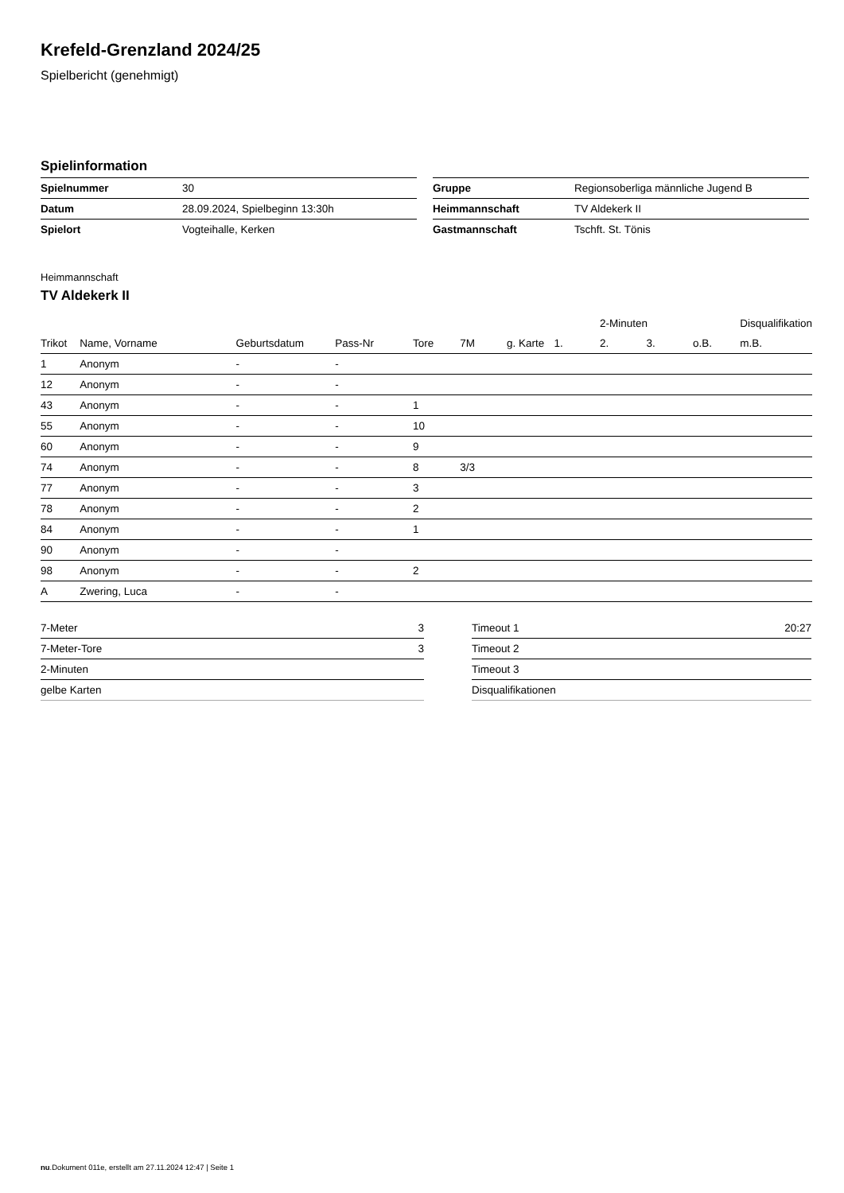Krefeld-Grenzland 2024/25
Spielbericht (genehmigt)
Spielinformation
| Spielnummer | 30 |
| Datum | 28.09.2024, Spielbeginn 13:30h |
| Spielort | Vogteihalle, Kerken |
| Gruppe | Regionsoberliga männliche Jugend B |
| Heimmannschaft | TV Aldekerk II |
| Gastmannschaft | Tschft. St. Tönis |
Heimmannschaft
TV Aldekerk II
| | | | | | | | | 2-Minuten | | | Disqualifikation |
| --- | --- | --- | --- | --- | --- | --- | --- | --- | --- | --- | --- |
| Trikot | Name, Vorname | Geburtsdatum | Pass-Nr | Tore | 7M | g. Karte | 1. | 2. | 3. | o.B. | m.B. |
| 1 | Anonym | - | - | | | | | | | | |
| 12 | Anonym | - | - | | | | | | | | |
| 43 | Anonym | - | - | 1 | | | | | | | |
| 55 | Anonym | - | - | 10 | | | | | | | |
| 60 | Anonym | - | - | 9 | | | | | | | |
| 74 | Anonym | - | - | 8 | 3/3 | | | | | | |
| 77 | Anonym | - | - | 3 | | | | | | | |
| 78 | Anonym | - | - | 2 | | | | | | | |
| 84 | Anonym | - | - | 1 | | | | | | | |
| 90 | Anonym | - | - | | | | | | | | |
| 98 | Anonym | - | - | 2 | | | | | | | |
| A | Zwering, Luca | - | - | | | | | | | | |
| 7-Meter | 3 |
| 7-Meter-Tore | 3 |
| 2-Minuten | |
| gelbe Karten | |
| Timeout 1 | 20:27 |
| Timeout 2 | |
| Timeout 3 | |
| Disqualifikationen | |
nu.Dokument 011e, erstellt am 27.11.2024 12:47 | Seite 1